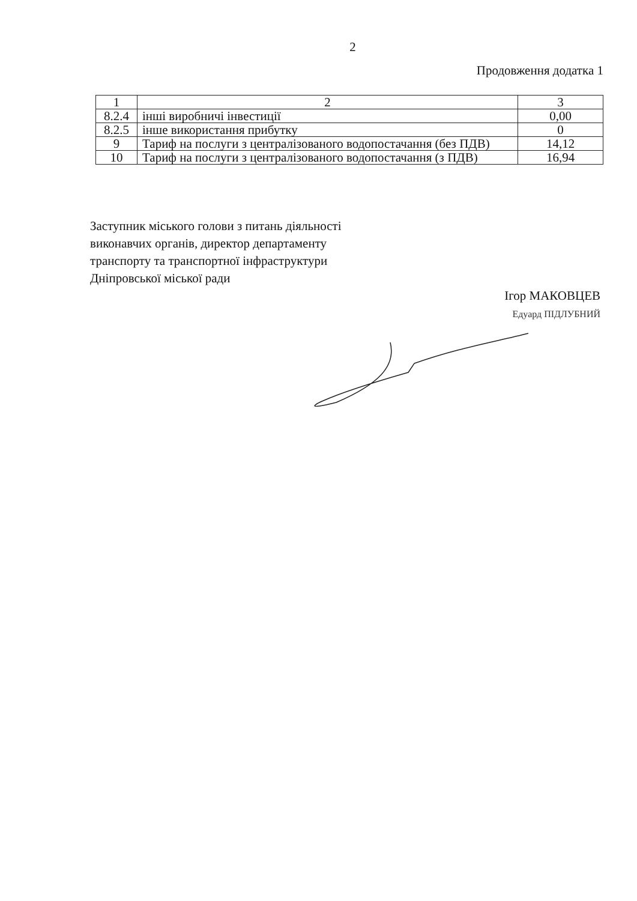2
Продовження додатка 1
| 1 | 2 | 3 |
| 8.2.4 | інші виробничі інвестиції | 0,00 |
| 8.2.5 | інше використання прибутку | 0 |
| 9 | Тариф на послуги з централізованого водопостачання (без ПДВ) | 14,12 |
| 10 | Тариф на послуги з централізованого водопостачання (з ПДВ) | 16,94 |
Заступник міського голови з питань діяльності виконавчих органів, директор департаменту транспорту та транспортної інфраструктури Дніпровської міської ради
Ігор МАКОВЦЕВ
Едуард ПІДЛУБНИЙ